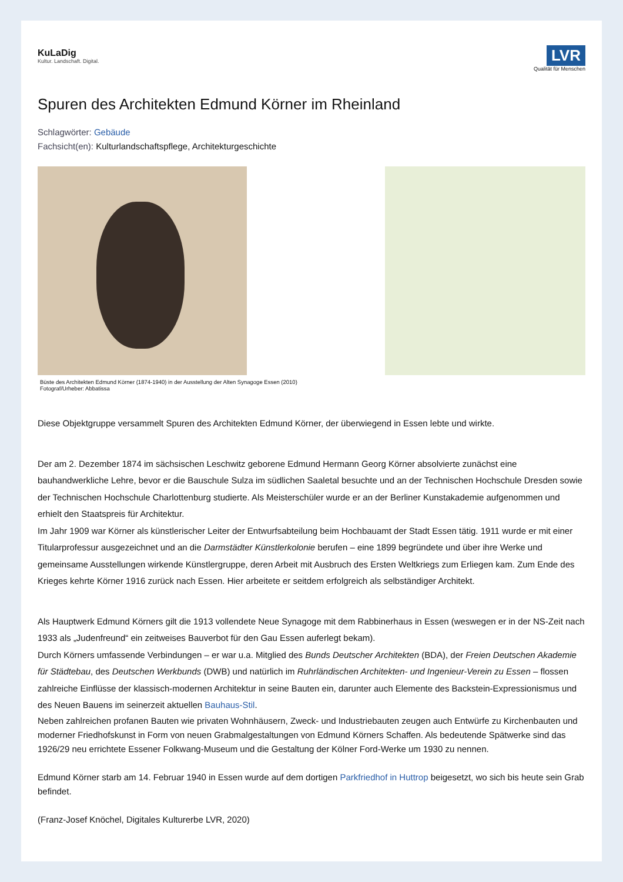KuLaDig
Kultur. Landschaft. Digital.
LVR
Qualität für Menschen
Spuren des Architekten Edmund Körner im Rheinland
Schlagwörter: Gebäude
Fachsicht(en): Kulturlandschaftspflege, Architekturgeschichte
Büste des Architekten Edmund Körner (1874-1940) in der Ausstellung der Alten Synagoge Essen (2010)
Fotograf/Urheber: Abbatissa
Diese Objektgruppe versammelt Spuren des Architekten Edmund Körner, der überwiegend in Essen lebte und wirkte.
Der am 2. Dezember 1874 im sächsischen Leschwitz geborene Edmund Hermann Georg Körner absolvierte zunächst eine bauhandwerkliche Lehre, bevor er die Bauschule Sulza im südlichen Saaletal besuchte und an der Technischen Hochschule Dresden sowie der Technischen Hochschule Charlottenburg studierte. Als Meisterschüler wurde er an der Berliner Kunstakademie aufgenommen und erhielt den Staatspreis für Architektur.
Im Jahr 1909 war Körner als künstlerischer Leiter der Entwurfsabteilung beim Hochbauamt der Stadt Essen tätig. 1911 wurde er mit einer Titularprofessur ausgezeichnet und an die Darmstädter Künstlerkolonie berufen – eine 1899 begründete und über ihre Werke und gemeinsame Ausstellungen wirkende Künstlergruppe, deren Arbeit mit Ausbruch des Ersten Weltkriegs zum Erliegen kam. Zum Ende des Krieges kehrte Körner 1916 zurück nach Essen. Hier arbeitete er seitdem erfolgreich als selbständiger Architekt.
Als Hauptwerk Edmund Körners gilt die 1913 vollendete Neue Synagoge mit dem Rabbinerhaus in Essen (weswegen er in der NS-Zeit nach 1933 als „Judenfreund“ ein zeitweises Bauverbot für den Gau Essen auferlegt bekam).
Durch Körners umfassende Verbindungen – er war u.a. Mitglied des Bunds Deutscher Architekten (BDA), der Freien Deutschen Akademie für Städtebau, des Deutschen Werkbunds (DWB) und natürlich im Ruhrländischen Architekten- und Ingenieur-Verein zu Essen – flossen zahlreiche Einflüsse der klassisch-modernen Architektur in seine Bauten ein, darunter auch Elemente des Backstein-Expressionismus und des Neuen Bauens im seinerzeit aktuellen Bauhaus-Stil.
Neben zahlreichen profanen Bauten wie privaten Wohnhäusern, Zweck- und Industriebauten zeugen auch Entwürfe zu Kirchenbauten und moderner Friedhofskunst in Form von neuen Grabmalgestaltungen von Edmund Körners Schaffen. Als bedeutende Spätwerke sind das 1926/29 neu errichtete Essener Folkwang-Museum und die Gestaltung der Kölner Ford-Werke um 1930 zu nennen.
Edmund Körner starb am 14. Februar 1940 in Essen wurde auf dem dortigen Parkfriedhof in Huttrop beigesetzt, wo sich bis heute sein Grab befindet.
(Franz-Josef Knöchel, Digitales Kulturerbe LVR, 2020)